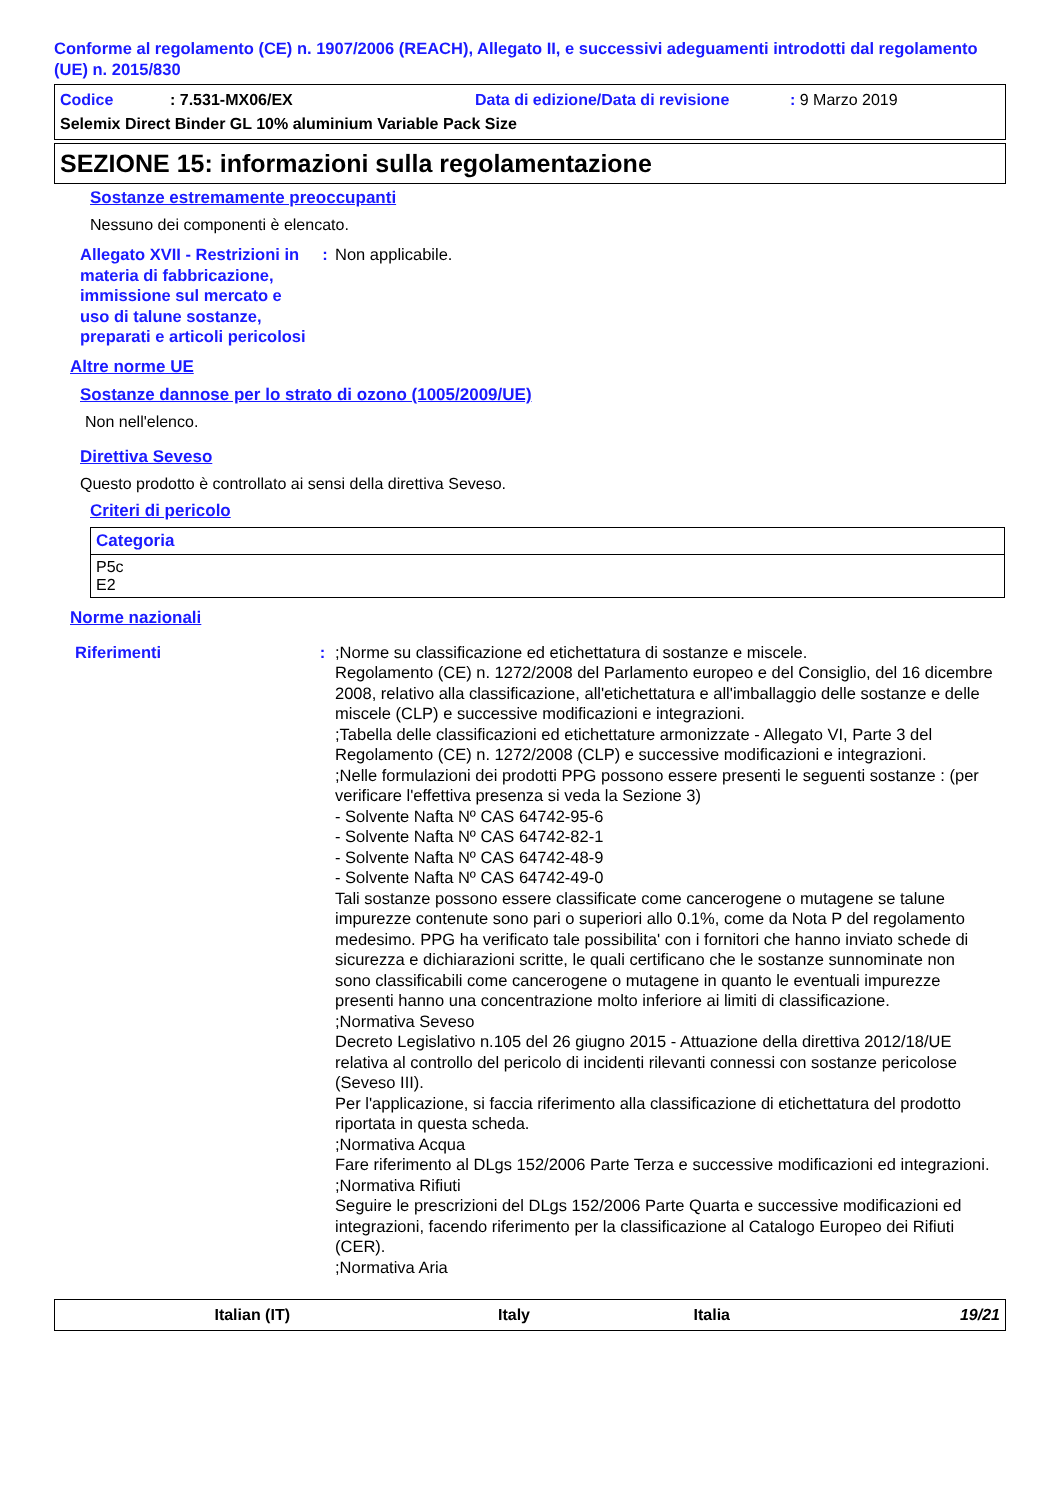Conforme al regolamento (CE) n. 1907/2006 (REACH), Allegato II, e successivi adeguamenti introdotti dal regolamento (UE) n. 2015/830
Codice: 7.531-MX06/EX Data di edizione/Data di revisione: 9 Marzo 2019
Selemix Direct Binder GL 10% aluminium Variable Pack Size
SEZIONE 15: informazioni sulla regolamentazione
Sostanze estremamente preoccupanti
Nessuno dei componenti è elencato.
Allegato XVII - Restrizioni in materia di fabbricazione, immissione sul mercato e uso di talune sostanze, preparati e articoli pericolosi: Non applicabile.
Altre norme UE
Sostanze dannose per lo strato di ozono (1005/2009/UE)
Non nell'elenco.
Direttiva Seveso
Questo prodotto è controllato ai sensi della direttiva Seveso.
Criteri di pericolo
| Categoria |
| --- |
| P5c E2 |
Norme nazionali
Riferimenti:;Norme su classificazione ed etichettatura di sostanze e miscele.
Regolamento (CE) n. 1272/2008 del Parlamento europeo e del Consiglio, del 16 dicembre 2008, relativo alla classificazione, all'etichettatura e all'imballaggio delle sostanze e delle miscele (CLP) e successive modificazioni e integrazioni.
;Tabella delle classificazioni ed etichettature armonizzate - Allegato VI, Parte 3 del Regolamento (CE) n. 1272/2008 (CLP) e successive modificazioni e integrazioni.
;Nelle formulazioni dei prodotti PPG possono essere presenti le seguenti sostanze : (per verificare l'effettiva presenza si veda la Sezione 3)
- Solvente Nafta Nº CAS 64742-95-6
- Solvente Nafta Nº CAS 64742-82-1
- Solvente Nafta Nº CAS 64742-48-9
- Solvente Nafta Nº CAS 64742-49-0
Tali sostanze possono essere classificate come cancerogene o mutagene se talune impurezze contenute sono pari o superiori allo 0.1%, come da Nota P del regolamento medesimo. PPG ha verificato tale possibilita' con i fornitori che hanno inviato schede di sicurezza e dichiarazioni scritte, le quali certificano che le sostanze sunnominate non sono classificabili come cancerogene o mutagene in quanto le eventuali impurezze presenti hanno una concentrazione molto inferiore ai limiti di classificazione.
;Normativa Seveso
Decreto Legislativo n.105 del 26 giugno 2015 - Attuazione della direttiva 2012/18/UE relativa al controllo del pericolo di incidenti rilevanti connessi con sostanze pericolose (Seveso III).
Per l'applicazione, si faccia riferimento alla classificazione di etichettatura del prodotto riportata in questa scheda.
;Normativa Acqua
Fare riferimento al DLgs 152/2006 Parte Terza e successive modificazioni ed integrazioni.
;Normativa Rifiuti
Seguire le prescrizioni del DLgs 152/2006 Parte Quarta e successive modificazioni ed integrazioni, facendo riferimento per la classificazione al Catalogo Europeo dei Rifiuti (CER).
;Normativa Aria
Italian (IT) Italy Italia 19/21